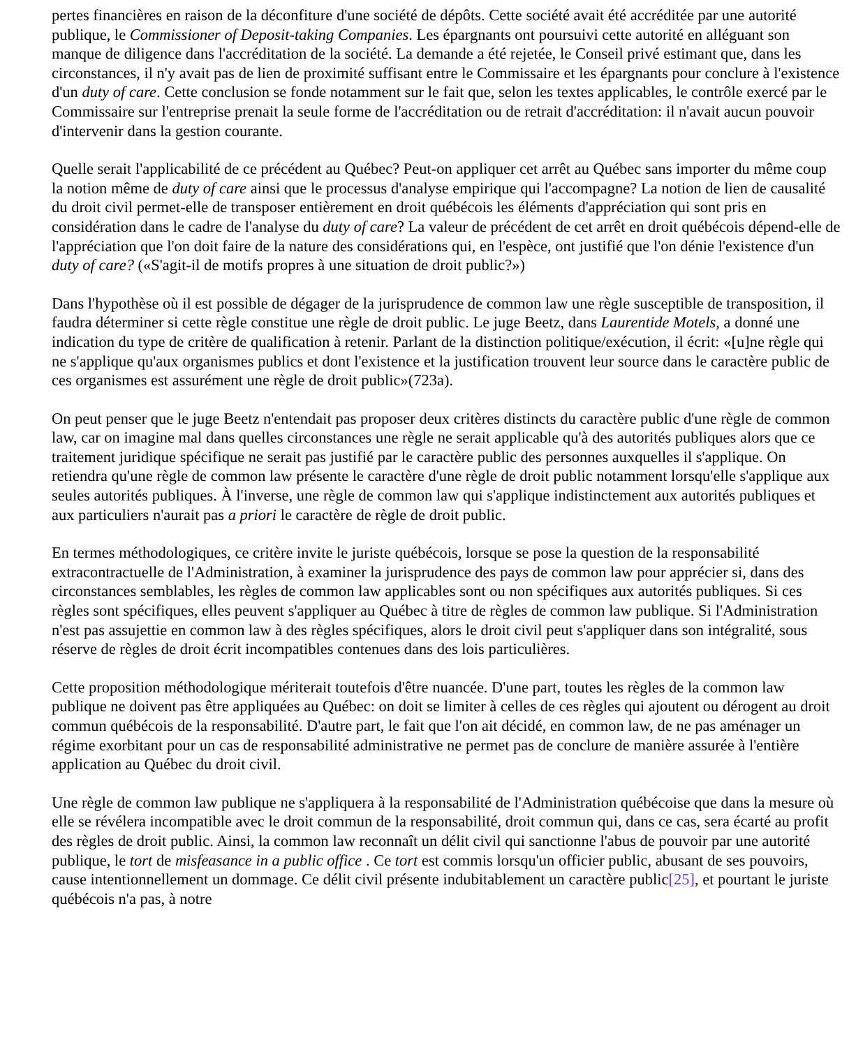pertes financières en raison de la déconfiture d'une société de dépôts. Cette société avait été accréditée par une autorité publique, le Commissioner of Deposit-taking Companies. Les épargnants ont poursuivi cette autorité en alléguant son manque de diligence dans l'accréditation de la société. La demande a été rejetée, le Conseil privé estimant que, dans les circonstances, il n'y avait pas de lien de proximité suffisant entre le Commissaire et les épargnants pour conclure à l'existence d'un duty of care. Cette conclusion se fonde notamment sur le fait que, selon les textes applicables, le contrôle exercé par le Commissaire sur l'entreprise prenait la seule forme de l'accréditation ou de retrait d'accréditation: il n'avait aucun pouvoir d'intervenir dans la gestion courante.
Quelle serait l'applicabilité de ce précédent au Québec? Peut-on appliquer cet arrêt au Québec sans importer du même coup la notion même de duty of care ainsi que le processus d'analyse empirique qui l'accompagne? La notion de lien de causalité du droit civil permet-elle de transposer entièrement en droit québécois les éléments d'appréciation qui sont pris en considération dans le cadre de l'analyse du duty of care? La valeur de précédent de cet arrêt en droit québécois dépend-elle de l'appréciation que l'on doit faire de la nature des considérations qui, en l'espèce, ont justifié que l'on dénie l'existence d'un duty of care? («S'agit-il de motifs propres à une situation de droit public?»)
Dans l'hypothèse où il est possible de dégager de la jurisprudence de common law une règle susceptible de transposition, il faudra déterminer si cette règle constitue une règle de droit public. Le juge Beetz, dans Laurentide Motels, a donné une indication du type de critère de qualification à retenir. Parlant de la distinction politique/exécution, il écrit: «[u]ne règle qui ne s'applique qu'aux organismes publics et dont l'existence et la justification trouvent leur source dans le caractère public de ces organismes est assurément une règle de droit public»(723a).
On peut penser que le juge Beetz n'entendait pas proposer deux critères distincts du caractère public d'une règle de common law, car on imagine mal dans quelles circonstances une règle ne serait applicable qu'à des autorités publiques alors que ce traitement juridique spécifique ne serait pas justifié par le caractère public des personnes auxquelles il s'applique. On retiendra qu'une règle de common law présente le caractère d'une règle de droit public notamment lorsqu'elle s'applique aux seules autorités publiques. À l'inverse, une règle de common law qui s'applique indistinctement aux autorités publiques et aux particuliers n'aurait pas a priori le caractère de règle de droit public.
En termes méthodologiques, ce critère invite le juriste québécois, lorsque se pose la question de la responsabilité extracontractuelle de l'Administration, à examiner la jurisprudence des pays de common law pour apprécier si, dans des circonstances semblables, les règles de common law applicables sont ou non spécifiques aux autorités publiques. Si ces règles sont spécifiques, elles peuvent s'appliquer au Québec à titre de règles de common law publique. Si l'Administration n'est pas assujettie en common law à des règles spécifiques, alors le droit civil peut s'appliquer dans son intégralité, sous réserve de règles de droit écrit incompatibles contenues dans des lois particulières.
Cette proposition méthodologique mériterait toutefois d'être nuancée. D'une part, toutes les règles de la common law publique ne doivent pas être appliquées au Québec: on doit se limiter à celles de ces règles qui ajoutent ou dérogent au droit commun québécois de la responsabilité. D'autre part, le fait que l'on ait décidé, en common law, de ne pas aménager un régime exorbitant pour un cas de responsabilité administrative ne permet pas de conclure de manière assurée à l'entière application au Québec du droit civil.
Une règle de common law publique ne s'appliquera à la responsabilité de l'Administration québécoise que dans la mesure où elle se révélera incompatible avec le droit commun de la responsabilité, droit commun qui, dans ce cas, sera écarté au profit des règles de droit public. Ainsi, la common law reconnaît un délit civil qui sanctionne l'abus de pouvoir par une autorité publique, le tort de misfeasance in a public office . Ce tort est commis lorsqu'un officier public, abusant de ses pouvoirs, cause intentionnellement un dommage. Ce délit civil présente indubitablement un caractère public[25], et pourtant le juriste québécois n'a pas, à notre